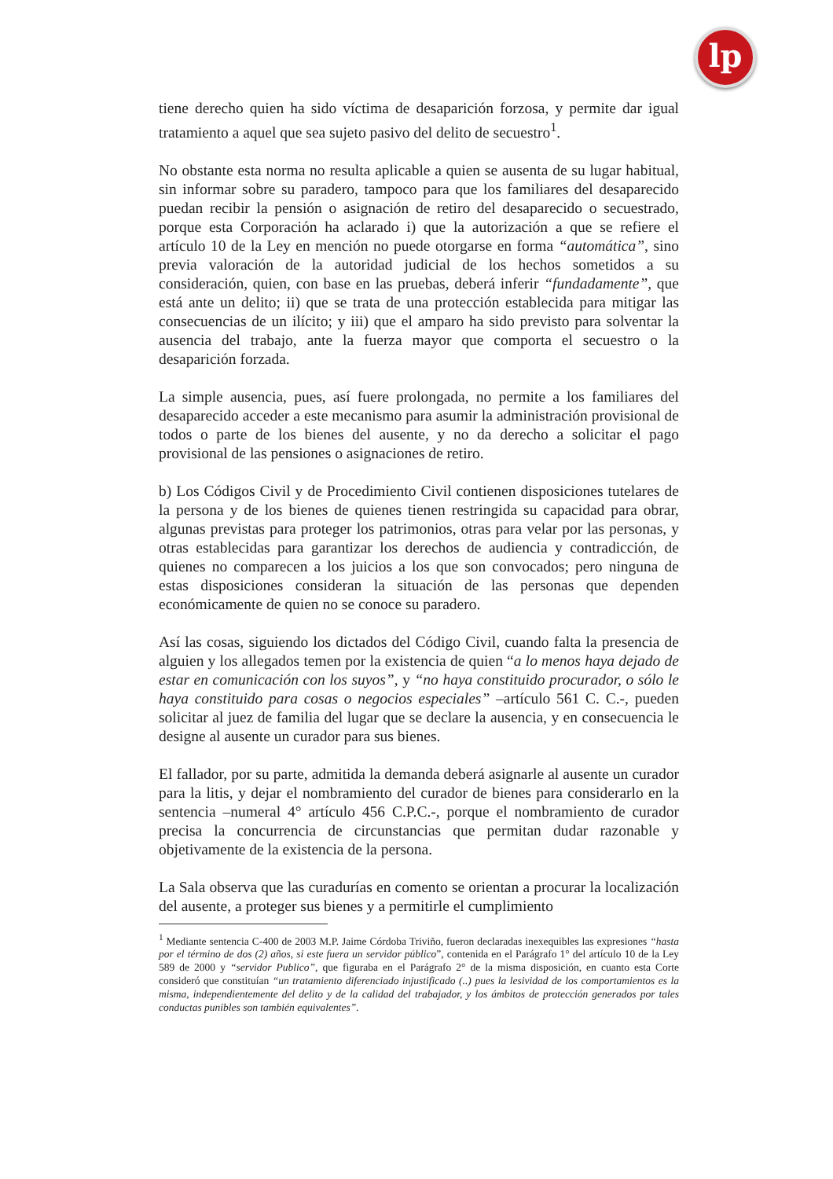lp
tiene derecho quien ha sido víctima de desaparición forzosa, y permite dar igual tratamiento a aquel que sea sujeto pasivo del delito de secuestro<sup>1</sup>.
No obstante esta norma no resulta aplicable a quien se ausenta de su lugar habitual, sin informar sobre su paradero, tampoco para que los familiares del desaparecido puedan recibir la pensión o asignación de retiro del desaparecido o secuestrado, porque esta Corporación ha aclarado i) que la autorización a que se refiere el artículo 10 de la Ley en mención no puede otorgarse en forma “automática”, sino previa valoración de la autoridad judicial de los hechos sometidos a su consideración, quien, con base en las pruebas, deberá inferir “fundadamente”, que está ante un delito; ii) que se trata de una protección establecida para mitigar las consecuencias de un ilícito; y iii) que el amparo ha sido previsto para solventar la ausencia del trabajo, ante la fuerza mayor que comporta el secuestro o la desaparición forzada.
La simple ausencia, pues, así fuere prolongada, no permite a los familiares del desaparecido acceder a este mecanismo para asumir la administración provisional de todos o parte de los bienes del ausente, y no da derecho a solicitar el pago provisional de las pensiones o asignaciones de retiro.
b) Los Códigos Civil y de Procedimiento Civil contienen disposiciones tutelares de la persona y de los bienes de quienes tienen restringida su capacidad para obrar, algunas previstas para proteger los patrimonios, otras para velar por las personas, y otras establecidas para garantizar los derechos de audiencia y contradicción, de quienes no comparecen a los juicios a los que son convocados; pero ninguna de estas disposiciones consideran la situación de las personas que dependen económicamente de quien no se conoce su paradero.
Así las cosas, siguiendo los dictados del Código Civil, cuando falta la presencia de alguien y los allegados temen por la existencia de quien “a lo menos haya dejado de estar en comunicación con los suyos”, y “no haya constituido procurador, o sólo le haya constituido para cosas o negocios especiales” –artículo 561 C. C.-, pueden solicitar al juez de familia del lugar que se declare la ausencia, y en consecuencia le designe al ausente un curador para sus bienes.
El fallador, por su parte, admitida la demanda deberá asignarle al ausente un curador para la litis, y dejar el nombramiento del curador de bienes para considerarlo en la sentencia –numeral 4° artículo 456 C.P.C.-, porque el nombramiento de curador precisa la concurrencia de circunstancias que permitan dudar razonable y objetivamente de la existencia de la persona.
La Sala observa que las curadurías en comento se orientan a procurar la localización del ausente, a proteger sus bienes y a permitirle el cumplimiento
<sup>1</sup> Mediante sentencia C-400 de 2003 M.P. Jaime Córdoba Triviño, fueron declaradas inexequibles las expresiones “hasta por el término de dos (2) años, si este fuera un servidor público”, contenida en el Parágrafo 1° del artículo 10 de la Ley 589 de 2000 y “servidor Publico”, que figuraba en el Parágrafo 2° de la misma disposición, en cuanto esta Corte consideró que constituían “un tratamiento diferenciado injustificado (..) pues la lesividad de los comportamientos es la misma, independientemente del delito y de la calidad del trabajador, y los ámbitos de protección generados por tales conductas punibles son también equivalentes”.